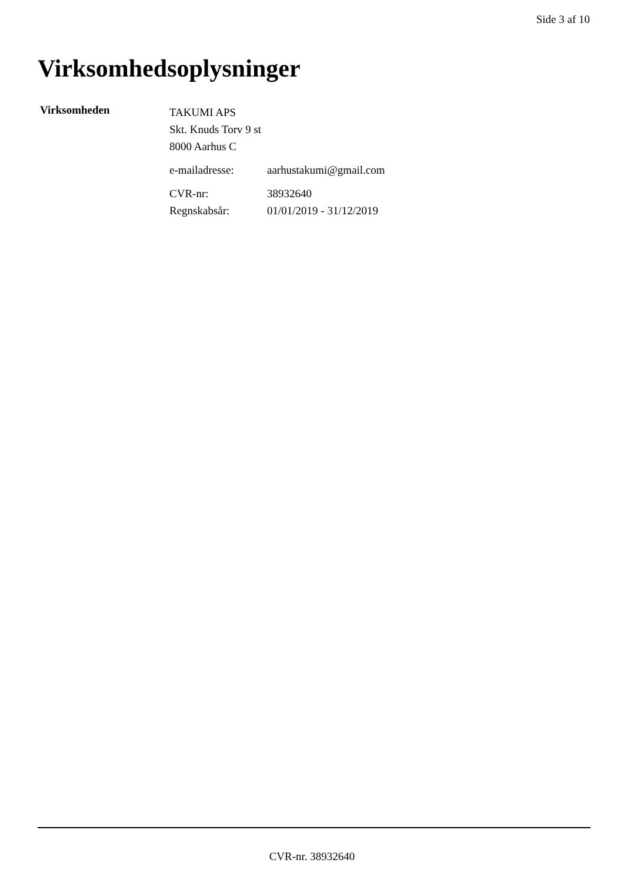Side 3 af 10
Virksomhedsoplysninger
Virksomheden
TAKUMI APS
Skt. Knuds Torv 9 st
8000 Aarhus C
e-mailadresse: aarhustakumi@gmail.com
CVR-nr: 38932640
Regnskabsår: 01/01/2019 - 31/12/2019
CVR-nr. 38932640